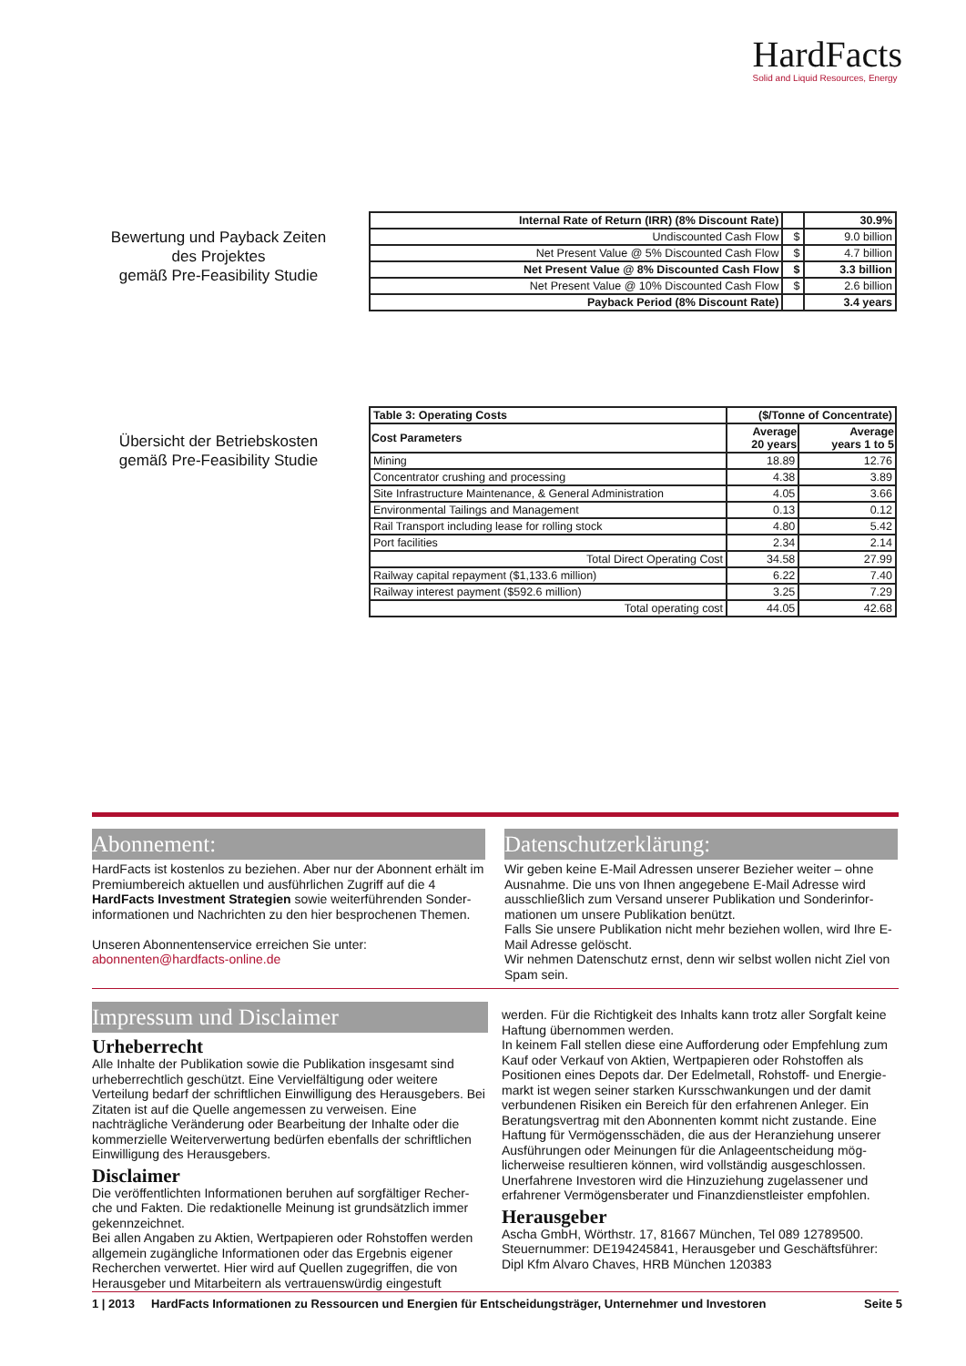HardFacts
Solid and Liquid Resources, Energy
Bewertung und Payback Zeiten
des Projektes
gemäß Pre-Feasibility Studie
| Internal Rate of Return (IRR) (8% Discount Rate) | | 30.9% |
| Undiscounted Cash Flow | $ | 9.0 billion |
| Net Present Value @ 5% Discounted Cash Flow | $ | 4.7 billion |
| Net Present Value @ 8% Discounted Cash Flow | $ | 3.3 billion |
| Net Present Value @ 10% Discounted Cash Flow | $ | 2.6 billion |
| Payback Period (8% Discount Rate) | | 3.4 years |
Übersicht der Betriebskosten
gemäß Pre-Feasibility Studie
| Table 3: Operating Costs | ($/Tonne of Concentrate) | |
| Cost Parameters | Average 20 years | Average years 1 to 5 |
| Mining | 18.89 | 12.76 |
| Concentrator crushing and processing | 4.38 | 3.89 |
| Site Infrastructure Maintenance, & General Administration | 4.05 | 3.66 |
| Environmental Tailings and Management | 0.13 | 0.12 |
| Rail Transport including lease for rolling stock | 4.80 | 5.42 |
| Port facilities | 2.34 | 2.14 |
| Total Direct Operating Cost | 34.58 | 27.99 |
| Railway capital repayment ($1,133.6 million) | 6.22 | 7.40 |
| Railway interest payment ($592.6 million) | 3.25 | 7.29 |
| Total operating cost | 44.05 | 42.68 |
Abonnement:
HardFacts ist kostenlos zu beziehen. Aber nur der Abonnent erhält im Premiumbereich aktuellen und ausführlichen Zugriff auf die 4 HardFacts Investment Strategien sowie weiterführenden Sonder-informationen und Nachrichten zu den hier besprochenen Themen.
Unseren Abonnentenservice erreichen Sie unter:
abonnenten@hardfacts-online.de
Datenschutzerklärung:
Wir geben keine E-Mail Adressen unserer Bezieher weiter – ohne Ausnahme. Die uns von Ihnen angegebene E-Mail Adresse wird ausschließlich zum Versand unserer Publikation und Sonderinfor-mationen um unsere Publikation benützt.
Falls Sie unsere Publikation nicht mehr beziehen wollen, wird Ihre E-Mail Adresse gelöscht.
Wir nehmen Datenschutz ernst, denn wir selbst wollen nicht Ziel von Spam sein.
Impressum und Disclaimer
Urheberrecht
Alle Inhalte der Publikation sowie die Publikation insgesamt sind urheberrechtlich geschützt. Eine Vervielfältigung oder weitere Verteilung bedarf der schriftlichen Einwilligung des Herausgebers. Bei Zitaten ist auf die Quelle angemessen zu verweisen. Eine nachträgliche Veränderung oder Bearbeitung der Inhalte oder die kommerzielle Weiterverwertung bedürfen ebenfalls der schriftlichen Einwilligung des Herausgebers.
Disclaimer
Die veröffentlichten Informationen beruhen auf sorgfältiger Recher-che und Fakten. Die redaktionelle Meinung ist grundsätzlich immer gekennzeichnet.
Bei allen Angaben zu Aktien, Wertpapieren oder Rohstoffen werden allgemein zugängliche Informationen oder das Ergebnis eigener Recherchen verwertet. Hier wird auf Quellen zugegriffen, die von Herausgeber und Mitarbeitern als vertrauenswürdig eingestuft
werden. Für die Richtigkeit des Inhalts kann trotz aller Sorgfalt keine Haftung übernommen werden.
In keinem Fall stellen diese eine Aufforderung oder Empfehlung zum Kauf oder Verkauf von Aktien, Wertpapieren oder Rohstoffen als Positionen eines Depots dar. Der Edelmetall, Rohstoff- und Energie-markt ist wegen seiner starken Kursschwankungen und der damit verbundenen Risiken ein Bereich für den erfahrenen Anleger. Ein Beratungsvertrag mit den Abonnenten kommt nicht zustande. Eine Haftung für Vermögensschäden, die aus der Heranziehung unserer Ausführungen oder Meinungen für die Anlageentscheidung mög-licherweise resultieren können, wird vollständig ausgeschlossen. Unerfahrene Investoren wird die Hinzuziehung zugelassener und erfahrener Vermögensberater und Finanzdienstleister empfohlen.
Herausgeber
Ascha GmbH, Wörthstr. 17, 81667 München, Tel 089 12789500.
Steuernummer: DE194245841, Herausgeber und Geschäftsführer: Dipl Kfm Alvaro Chaves, HRB München 120383
1 | 2013 HardFacts Informationen zu Ressourcen und Energien für Entscheidungsträger, Unternehmer und Investoren Seite 5